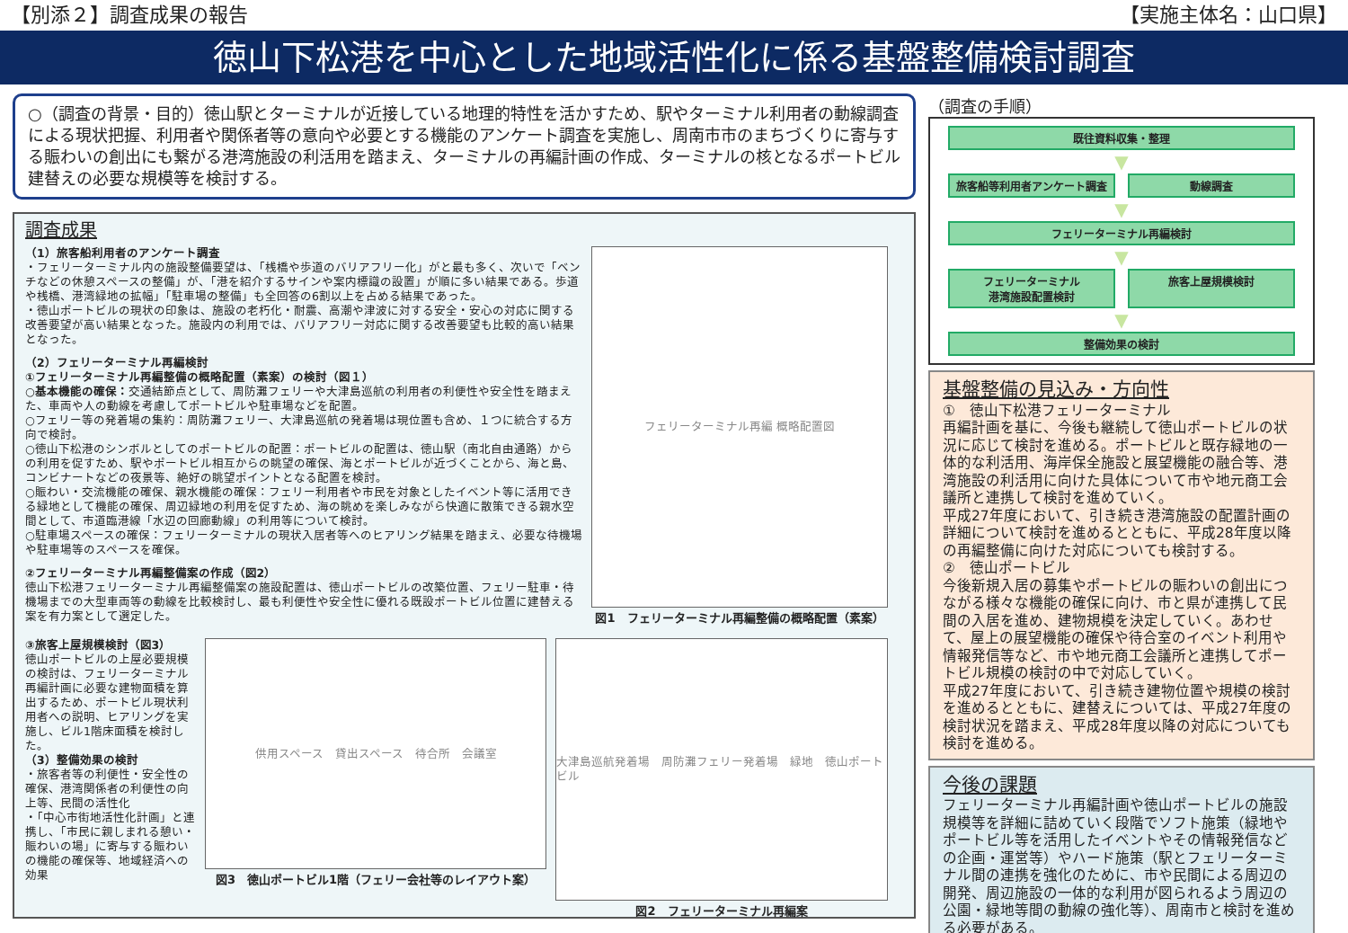【別添２】調査成果の報告 【実施主体名：山口県】
徳山下松港を中心とした地域活性化に係る基盤整備検討調査
○（調査の背景・目的）徳山駅とターミナルが近接している地理的特性を活かすため、駅やターミナル利用者の動線調査による現状把握、利用者や関係者等の意向や必要とする機能のアンケート調査を実施し、周南市市のまちづくりに寄与する賑わいの創出にも繋がる港湾施設の利活用を踏まえ、ターミナルの再編計画の作成、ターミナルの核となるポートビル建替えの必要な規模等を検討する。
調査成果
（1）旅客船利用者のアンケート調査
・フェリーターミナル内の施設整備要望は、「桟橋や歩道のバリアフリー化」がと最も多く、次いで「ベンチなどの休憩スペースの整備」が、「港を紹介するサインや案内標識の設置」が順に多い結果である。歩道や桟橋、港湾緑地の拡幅」「駐車場の整備」も全回答の6割以上を占める結果であった。
・徳山ポートビルの現状の印象は、施設の老朽化・耐震、高潮や津波に対する安全・安心の対応に関する改善要望が高い結果となった。施設内の利用では、バリアフリー対応に関する改善要望も比較的高い結果となった。
（2）フェリーターミナル再編検討
①フェリーターミナル再編整備の概略配置（素案）の検討（図１）
○基本機能の確保：交通結節点として、周防灘フェリーや大津島巡航の利用者の利便性や安全性を踏まえた、車両や人の動線を考慮してポートビルや駐車場などを配置。
○フェリー等の発着場の集約：周防灘フェリー、大津島巡航の発着場は現位置も含め、１つに統合する方向で検討。
○徳山下松港のシンボルとしてのポートビルの配置：ポートビルの配置は、徳山駅（南北自由通路）からの利用を促すため、駅やポートビル相互からの眺望の確保、海とポートビルが近づくことから、海と島、コンビナートなどの夜景等、絶好の眺望ポイントとなる配置を検討。
○賑わい・交流機能の確保、親水機能の確保：フェリー利用者や市民を対象としたイベント等に活用できる緑地として機能の確保、周辺緑地の利用を促すため、海の眺めを楽しみながら快適に散策できる親水空間として、市道臨港線「水辺の回廊動線」の利用等について検討。
○駐車場スペースの確保：フェリーターミナルの現状入居者等へのヒアリング結果を踏まえ、必要な待機場や駐車場等のスペースを確保。
②フェリーターミナル再編整備案の作成（図2）
徳山下松港フェリーターミナル再編整備案の施設配置は、徳山ポートビルの改築位置、フェリー駐車・待機場までの大型車両等の動線を比較検討し、最も利便性や安全性に優れる既設ポートビル位置に建替える案を有力案として選定した。
フェリーターミナル再編 概略配置図
図1　フェリーターミナル再編整備の概略配置（素案）
③旅客上屋規模検討（図3）
徳山ポートビルの上屋必要規模の検討は、フェリーターミナル再編計画に必要な建物面積を算出するため、ポートビル現状利用者への説明、ヒアリングを実施し、ビル1階床面積を検討した。
（3）整備効果の検討
・旅客者等の利便性・安全性の確保、港湾関係者の利便性の向上等、民間の活性化
・「中心市街地活性化計画」と連携し、「市民に親しまれる憩い・賑わいの場」に寄与する賑わいの機能の確保等、地域経済への効果
供用スペース　貸出スペース　待合所　会議室
図3　徳山ポートビル1階（フェリー会社等のレイアウト案）
大津島巡航発着場　周防灘フェリー発着場　緑地　徳山ポートビル
図2　フェリーターミナル再編案
（調査の手順）
既往資料収集・整理
▼
旅客船等利用者アンケート調査 動線調査
▼
フェリーターミナル再編検討
▼
フェリーターミナル
港湾施設配置検討
旅客上屋規模検討
▼
整備効果の検討
基盤整備の見込み・方向性
①　徳山下松港フェリーターミナル
再編計画を基に、今後も継続して徳山ポートビルの状況に応じて検討を進める。ポートビルと既存緑地の一体的な利活用、海岸保全施設と展望機能の融合等、港湾施設の利活用に向けた具体について市や地元商工会議所と連携して検討を進めていく。
平成27年度において、引き続き港湾施設の配置計画の詳細について検討を進めるとともに、平成28年度以降の再編整備に向けた対応についても検討する。
②　徳山ポートビル
今後新規入居の募集やポートビルの賑わいの創出につながる様々な機能の確保に向け、市と県が連携して民間の入居を進め、建物規模を決定していく。あわせて、屋上の展望機能の確保や待合室のイベント利用や情報発信等など、市や地元商工会議所と連携してポートビル規模の検討の中で対応していく。
平成27年度において、引き続き建物位置や規模の検討を進めるとともに、建替えについては、平成27年度の検討状況を踏まえ、平成28年度以降の対応についても検討を進める。
今後の課題
フェリーターミナル再編計画や徳山ポートビルの施設規模等を詳細に詰めていく段階でソフト施策（緑地やポートビル等を活用したイベントやその情報発信などの企画・運営等）やハード施策（駅とフェリーターミナル間の連携を強化のために、市や民間による周辺の開発、周辺施設の一体的な利用が図られるよう周辺の公園・緑地等間の動線の強化等）、周南市と検討を進める必要がある。